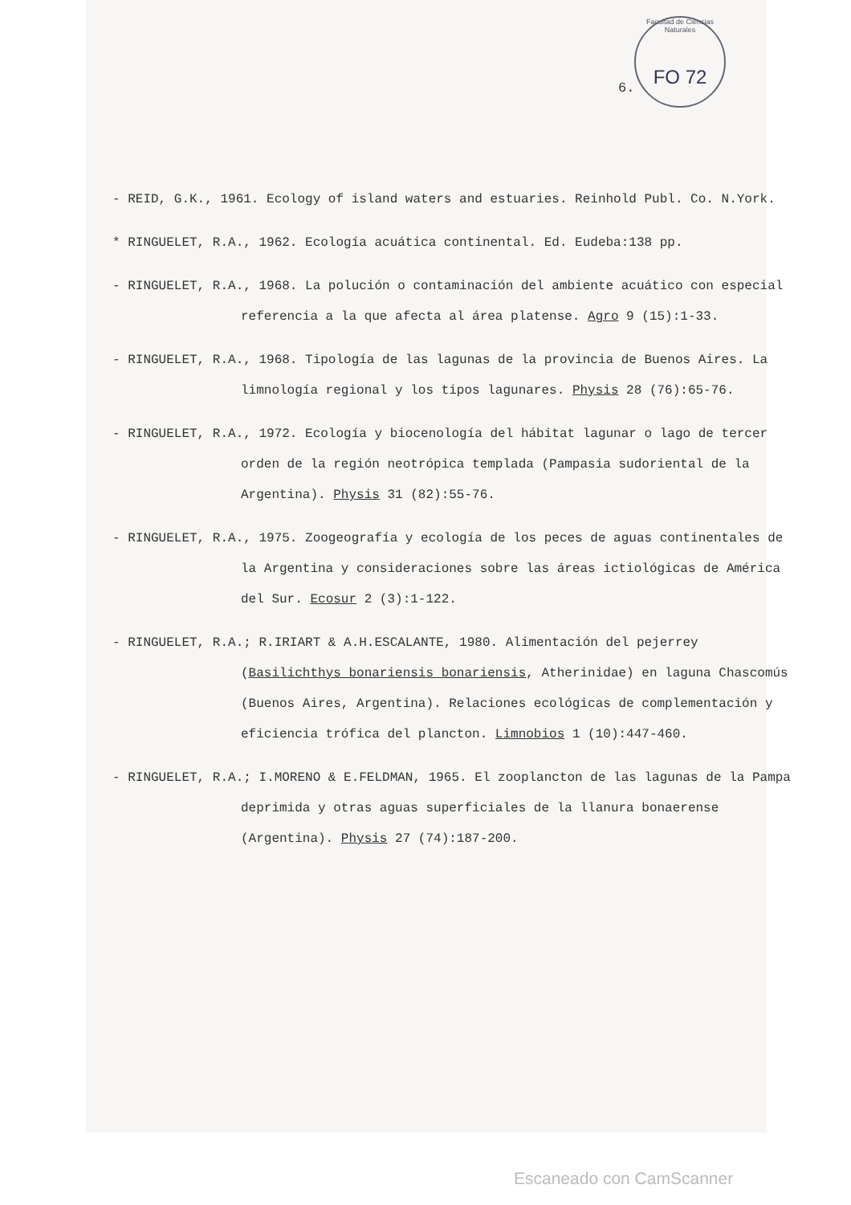Facultad de Ciencias Naturales
FO 72
6.
- REID, G.K., 1961. Ecology of island waters and estuaries. Reinhold Publ. Co. N.York.
* RINGUELET, R.A., 1962. Ecología acuática continental. Ed. Eudeba:138 pp.
- RINGUELET, R.A., 1968. La polución o contaminación del ambiente acuático con especial referencia a la que afecta al área platense. Agro 9 (15):1-33.
- RINGUELET, R.A., 1968. Tipología de las lagunas de la provincia de Buenos Aires. La limnología regional y los tipos lagunares. Physis 28 (76):65-76.
- RINGUELET, R.A., 1972. Ecología y biocenología del hábitat lagunar o lago de tercer orden de la región neotrópica templada (Pampasia sudoriental de la Argentina). Physis 31 (82):55-76.
- RINGUELET, R.A., 1975. Zoogeografía y ecología de los peces de aguas continentales de la Argentina y consideraciones sobre las áreas ictiológicas de América del Sur. Ecosur 2 (3):1-122.
- RINGUELET, R.A.; R.IRIART & A.H.ESCALANTE, 1980. Alimentación del pejerrey (Basilichthys bonariensis bonariensis, Atherinidae) en laguna Chascomús (Buenos Aires, Argentina). Relaciones ecológicas de complementación y eficiencia trófica del plancton. Limnobios 1 (10):447-460.
- RINGUELET, R.A.; I.MORENO & E.FELDMAN, 1965. El zooplancton de las lagunas de la Pampa deprimida y otras aguas superficiales de la llanura bonaerense (Argentina). Physis 27 (74):187-200.
Escaneado con CamScanner